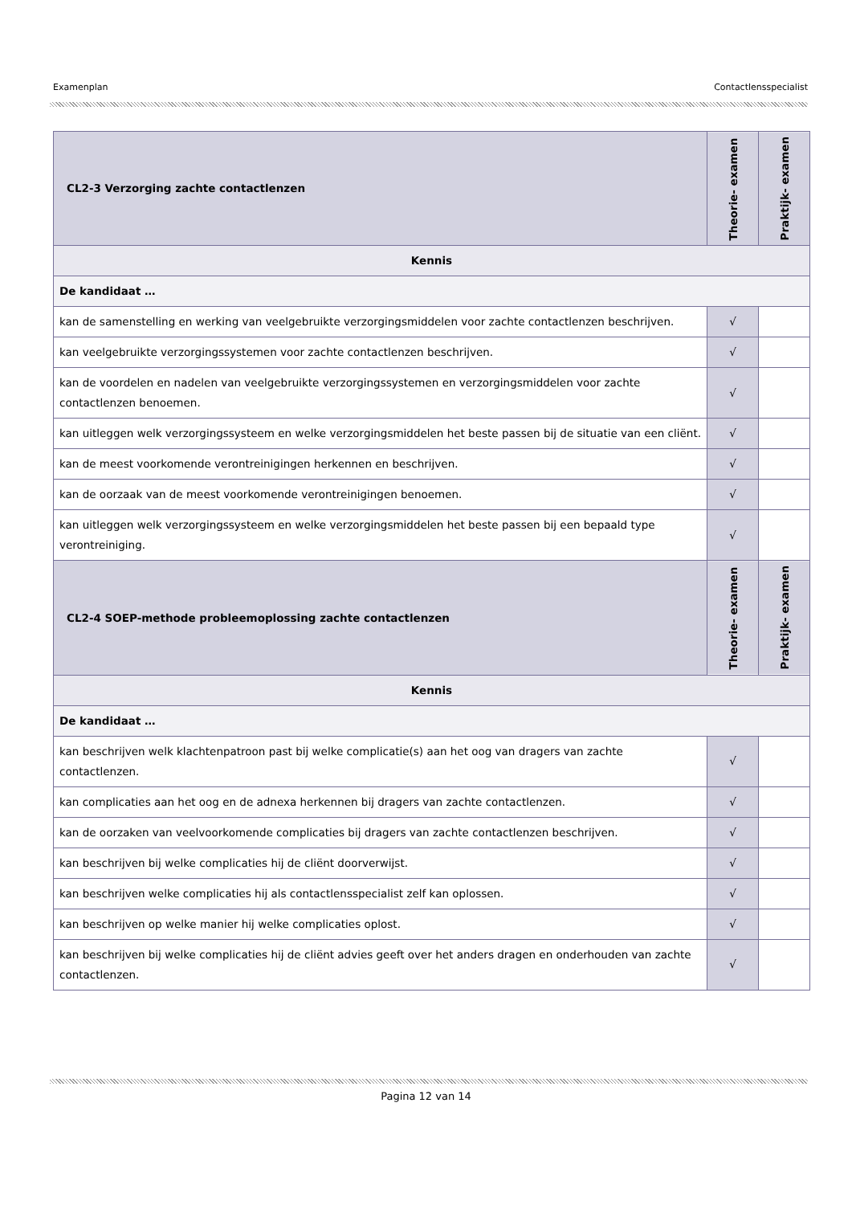Examenplan Contactlensspecialist
| CL2-3 Verzorging zachte contactlenzen | Theorie- examen | Praktijk- examen |
| --- | --- | --- |
| Kennis | | |
| De kandidaat … | | |
| kan de samenstelling en werking van veelgebruikte verzorgingsmiddelen voor zachte contactlenzen beschrijven. | √ | |
| kan veelgebruikte verzorgingssystemen voor zachte contactlenzen beschrijven. | √ | |
| kan de voordelen en nadelen van veelgebruikte verzorgingssystemen en verzorgingsmiddelen voor zachte contactlenzen benoemen. | √ | |
| kan uitleggen welk verzorgingssysteem en welke verzorgingsmiddelen het beste passen bij de situatie van een cliënt. | √ | |
| kan de meest voorkomende verontreinigingen herkennen en beschrijven. | √ | |
| kan de oorzaak van de meest voorkomende verontreinigingen benoemen. | √ | |
| kan uitleggen welk verzorgingssysteem en welke verzorgingsmiddelen het beste passen bij een bepaald type verontreiniging. | √ | |
| CL2-4 SOEP-methode probleemoplossing zachte contactlenzen | Theorie- examen | Praktijk- examen |
| Kennis | | |
| De kandidaat … | | |
| kan beschrijven welk klachtenpatroon past bij welke complicatie(s) aan het oog van dragers van zachte contactlenzen. | √ | |
| kan complicaties aan het oog en de adnexa herkennen bij dragers van zachte contactlenzen. | √ | |
| kan de oorzaken van veelvoorkomende complicaties bij dragers van zachte contactlenzen beschrijven. | √ | |
| kan beschrijven bij welke complicaties hij de cliënt doorverwijst. | √ | |
| kan beschrijven welke complicaties hij als contactlensspecialist zelf kan oplossen. | √ | |
| kan beschrijven op welke manier hij welke complicaties oplost. | √ | |
| kan beschrijven bij welke complicaties hij de cliënt advies geeft over het anders dragen en onderhouden van zachte contactlenzen. | √ | |
Pagina 12 van 14